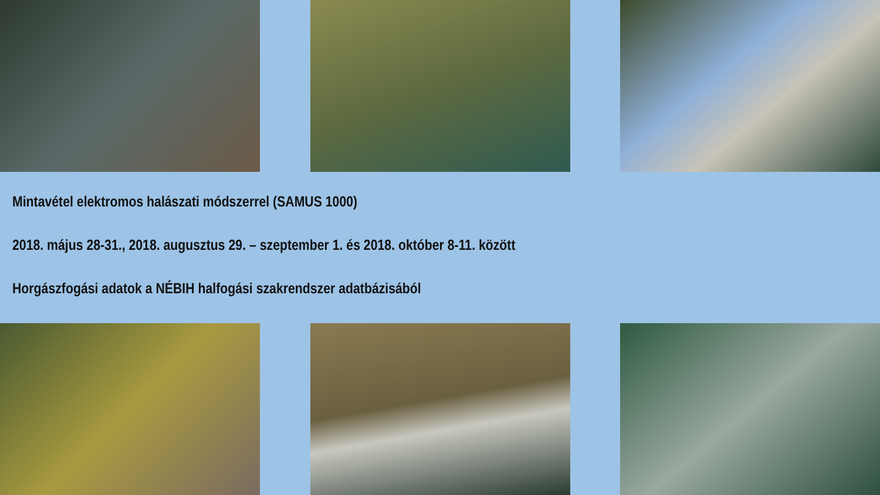Mintavétel elektromos halászati módszerrel (SAMUS 1000)
2018. május 28-31., 2018. augusztus 29. – szeptember 1. és 2018. október 8-11. között
Horgászfogási adatok a NÉBIH halfogási szakrendszer adatbázisából